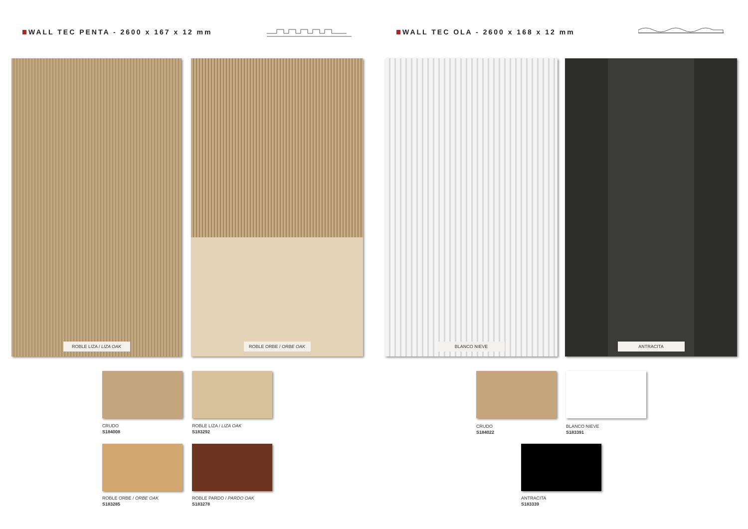WALL TEC PENTA - 2600 x 167 x 12 mm
WALL TEC OLA - 2600 x 168 x 12 mm
ROBLE LIZA / LIZA OAK ROBLE ORBE / ORBE OAK BLANCO NIEVE ANTRACITA
CRUDO
S184008
ROBLE LIZA / LIZA OAK
S183292
ROBLE ORBE / ORBE OAK
S183285
ROBLE PARDO / PARDO OAK
S183278
CRUDO
S184022
BLANCO NIEVE
S183391
ANTRACITA
S183339